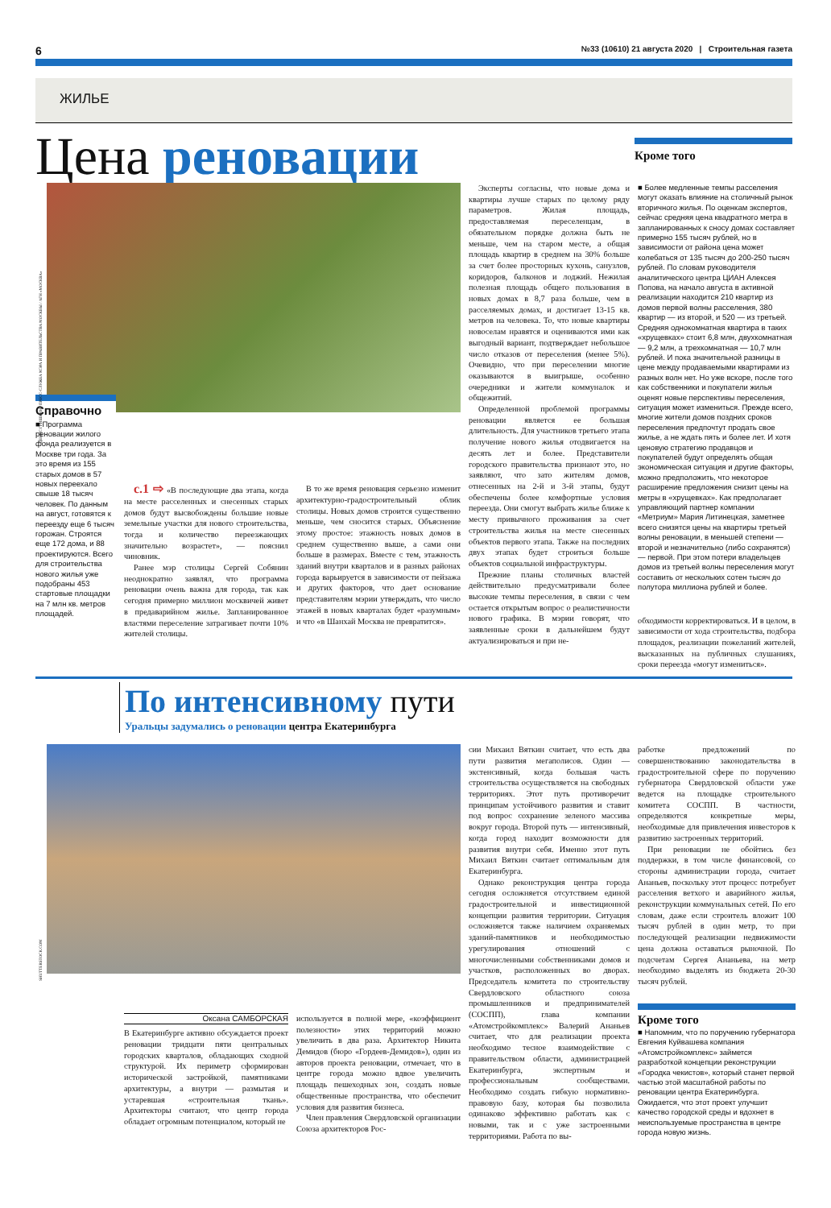6 №33 (10610) 21 августа 2020 | Строительная газета
ЖИЛЬЕ
Цена реновации
Кроме того
ДЕНИС ГРИШКИН / ПРЕСС-СЛУЖБА МЭРА И ПРАВИТЕЛЬСТВА МОСКВЫ / АГН «МОСКВА»
Эксперты согласны, что новые дома и квартиры лучше старых по целому ряду параметров. Жилая площадь, предоставляемая переселенцам, в обязательном порядке должна быть не меньше, чем на старом месте, а общая площадь квартир в среднем на 30% больше за счет более просторных кухонь, санузлов, коридоров, балконов и лоджий. Нежилая полезная площадь общего пользования в новых домах в 8,7 раза больше, чем в расселяемых домах, и достигает 13-15 кв. метров на человека. То, что новые квартиры новоселам нравятся и оцениваются ими как выгодный вариант, подтверждает небольшое число отказов от переселения (менее 5%). Очевидно, что при переселении многие оказываются в выигрыше, особенно очередники и жители коммуналок и общежитий.
Определенной проблемой программы реновации является ее большая длительность. Для участников третьего этапа получение нового жилья отодвигается на десять лет и более. Представители городского правительства признают это, но заявляют, что зато жителям домов, отнесенных на 2-й и 3-й этапы, будут обеспечены более комфортные условия переезда. Они смогут выбрать жилье ближе к месту привычного проживания за счет строительства жилья на месте снесенных объектов первого этапа. Также на последних двух этапах будет строиться больше объектов социальной инфраструктуры.
Прежние планы столичных властей действительно предусматривали более высокие темпы переселения, в связи с чем остается открытым вопрос о реалистичности нового графика. В мэрии говорят, что заявленные сроки в дальнейшем будут актуализироваться и при не-
■ Более медленные темпы расселения могут оказать влияние на столичный рынок вторичного жилья. По оценкам экспертов, сейчас средняя цена квадратного метра в запланированных к сносу домах составляет примерно 155 тысяч рублей, но в зависимости от района цена может колебаться от 135 тысяч до 200-250 тысяч рублей. По словам руководителя аналитического центра ЦИАН Алексея Попова, на начало августа в активной реализации находится 210 квартир из домов первой волны расселения, 380 квартир — из второй, и 520 — из третьей. Средняя однокомнатная квартира в таких «хрущевках» стоит 6,8 млн, двухкомнатная — 9,2 млн, а трехкомнатная — 10,7 млн рублей. И пока значительной разницы в цене между продаваемыми квартирами из разных волн нет. Но уже вскоре, после того как собственники и покупатели жилья оценят новые перспективы переселения, ситуация может измениться. Прежде всего, многие жители домов поздних сроков переселения предпочтут продать свое жилье, а не ждать пять и более лет. И хотя ценовую стратегию продавцов и покупателей будут определять общая экономическая ситуация и другие факторы, можно предположить, что некоторое расширение предложения снизит цены на метры в «хрущевках». Как предполагает управляющий партнер компании «Метриум» Мария Литинецкая, заметнее всего снизятся цены на квартиры третьей волны реновации, в меньшей степени — второй и незначительно (либо сохранятся) — первой. При этом потери владельцев домов из третьей волны переселения могут составить от нескольких сотен тысяч до полутора миллиона рублей и более.
обходимости корректироваться. И в целом, в зависимости от хода строительства, подбора площадок, реализации пожеланий жителей, высказанных на публичных слушаниях, сроки переезда «могут измениться».
Справочно
■ Программа реновации жилого фонда реализуется в Москве три года. За это время из 155 старых домов в 57 новых переехало свыше 18 тысяч человек. По данным на август, готовятся к переезду еще 6 тысяч горожан. Строятся еще 172 дома, и 88 проектируются. Всего для строительства нового жилья уже подобраны 453 стартовые площадки на 7 млн кв. метров площадей.
с.1 ⇨ «В последующие два этапа, когда на месте расселенных и снесенных старых домов будут высвобождены большие новые земельные участки для нового строительства, тогда и количество переезжающих значительно возрастет», — пояснил чиновник.
Ранее мэр столицы Сергей Собянин неоднократно заявлял, что программа реновации очень важна для города, так как сегодня примерно миллион москвичей живет в предаварийном жилье. Запланированное властями переселение затрагивает почти 10% жителей столицы.
В то же время реновация серьезно изменит архитектурно-градостроительный облик столицы. Новых домов строится существенно меньше, чем сносится старых. Объяснение этому простое: этажность новых домов в среднем существенно выше, а сами они больше в размерах. Вместе с тем, этажность зданий внутри кварталов и в разных районах города варьируется в зависимости от пейзажа и других факторов, что дает основание представителям мэрии утверждать, что число этажей в новых кварталах будет «разумным» и что «в Шанхай Москва не превратится».
По интенсивному пути
Уральцы задумались о реновации центра Екатеринбурга
SHUTTERSTOCK.COM
сии Михаил Вяткин считает, что есть два пути развития мегаполисов. Один — экстенсивный, когда большая часть строительства осуществляется на свободных территориях. Этот путь противоречит принципам устойчивого развития и ставит под вопрос сохранение зеленого массива вокруг города. Второй путь — интенсивный, когда город находит возможности для развития внутри себя. Именно этот путь Михаил Вяткин считает оптимальным для Екатеринбурга.
Однако реконструкция центра города сегодня осложняется отсутствием единой градостроительной и инвестиционной концепции развития территории. Ситуация осложняется также наличием охраняемых зданий-памятников и необходимостью урегулирования отношений с многочисленными собственниками домов и участков, расположенных во дворах. Председатель комитета по строительству Свердловского областного союза промышленников и предпринимателей (СОСПП), глава компании «Атомстройкомплекс» Валерий Ананьев считает, что для реализации проекта необходимо тесное взаимодействие с правительством области, администрацией Екатеринбурга, экспертным и профессиональным сообществами. Необходимо создать гибкую нормативно-правовую базу, которая бы позволила одинаково эффективно работать как с новыми, так и с уже застроенными территориями. Работа по вы-
работке предложений по совершенствованию законодательства в градостроительной сфере по поручению губернатора Свердловской области уже ведется на площадке строительного комитета СОСПП. В частности, определяются конкретные меры, необходимые для привлечения инвесторов к развитию застроенных территорий.
При реновации не обойтись без поддержки, в том числе финансовой, со стороны администрации города, считает Ананьев, поскольку этот процесс потребует расселения ветхого и аварийного жилья, реконструкции коммунальных сетей. По его словам, даже если строитель вложит 100 тысяч рублей в один метр, то при последующей реализации недвижимости цена должна оставаться рыночной. По подсчетам Сергея Ананьева, на метр необходимо выделять из бюджета 20-30 тысяч рублей.
Кроме того
■ Напомним, что по поручению губернатора Евгения Куйвашева компания «Атомстройкомплекс» займется разработкой концепции реконструкции «Городка чекистов», который станет первой частью этой масштабной работы по реновации центра Екатеринбурга. Ожидается, что этот проект улучшит качество городской среды и вдохнет в неиспользуемые пространства в центре города новую жизнь.
Оксана САМБОРСКАЯ
В Екатеринбурге активно обсуждается проект реновации тридцати пяти центральных городских кварталов, обладающих сходной структурой. Их периметр сформирован исторической застройкой, памятниками архитектуры, а внутри — размытая и устаревшая «строительная ткань». Архитекторы считают, что центр города обладает огромным потенциалом, который не
используется в полной мере, «коэффициент полезности» этих территорий можно увеличить в два раза. Архитектор Никита Демидов (бюро «Гордеев-Демидов»), один из авторов проекта реновации, отмечает, что в центре города можно вдвое увеличить площадь пешеходных зон, создать новые общественные пространства, что обеспечит условия для развития бизнеса.
Член правления Свердловской организации Союза архитекторов Рос-